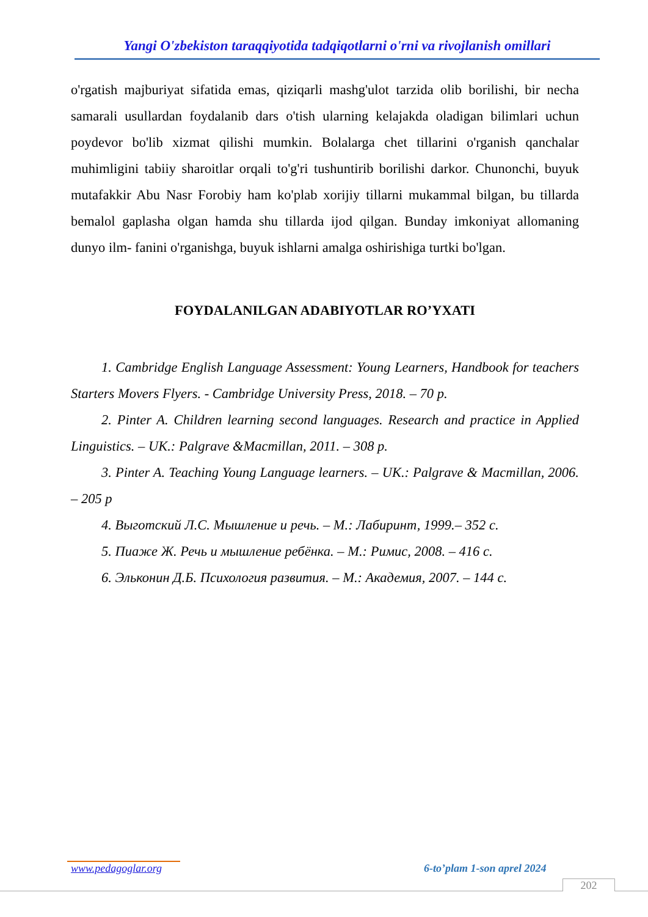Yangi O'zbekiston taraqqiyotida tadqiqotlarni o'rni va rivojlanish omillari
o'rgatish majburiyat sifatida emas, qiziqarli mashg'ulot tarzida olib borilishi, bir necha samarali usullardan foydalanib dars o'tish ularning kelajakda oladigan bilimlari uchun poydevor bo'lib xizmat qilishi mumkin. Bolalarga chet tillarini o'rganish qanchalar muhimligini tabiiy sharoitlar orqali to'g'ri tushuntirib borilishi darkor. Chunonchi, buyuk mutafakkir Abu Nasr Forobiy ham ko'plab xorijiy tillarni mukammal bilgan, bu tillarda bemalol gaplasha olgan hamda shu tillarda ijod qilgan. Bunday imkoniyat allomaning dunyo ilm- fanini o'rganishga, buyuk ishlarni amalga oshirishiga turtki bo'lgan.
FOYDALANILGAN ADABIYOTLAR RO’YXATI
1. Cambridge English Language Assessment: Young Learners, Handbook for teachers Starters Movers Flyers. - Cambridge University Press, 2018. – 70 p.
2. Pinter A. Children learning second languages. Research and practice in Applied Linguistics. – UK.: Palgrave &Macmillan, 2011. – 308 p.
3. Pinter A. Teaching Young Language learners. – UK.: Palgrave & Macmillan, 2006. – 205 p
4. Выготский Л.С. Мышление и речь. – М.: Лабиринт, 1999.– 352 с.
5. Пиаже Ж. Речь и мышление ребёнка. – М.: Римис, 2008. – 416 с.
6. Эльконин Д.Б. Психология развития. – М.: Академия, 2007. – 144 с.
www.pedagoglar.org 6-to’plam 1-son aprel 2024
202